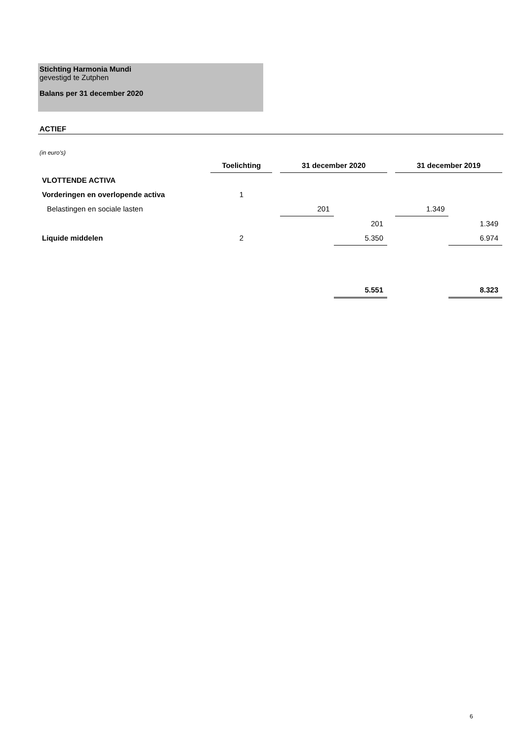Stichting Harmonia Mundi
gevestigd te Zutphen
Balans per 31 december 2020
ACTIEF
(in euro's)
| | Toelichting | | 31 december 2020 | | | 31 december 2019 | |
| VLOTTENDE ACTIVA | | | | | | | |
| Vorderingen en overlopende activa | 1 | | | | | | |
| Belastingen en sociale lasten | | | 201 | | | 1.349 | |
| | | | | 201 | | | 1.349 |
| Liquide middelen | 2 | | | 5.350 | | | 6.974 |
| | | | | 5.551 | | | 8.323 |
6